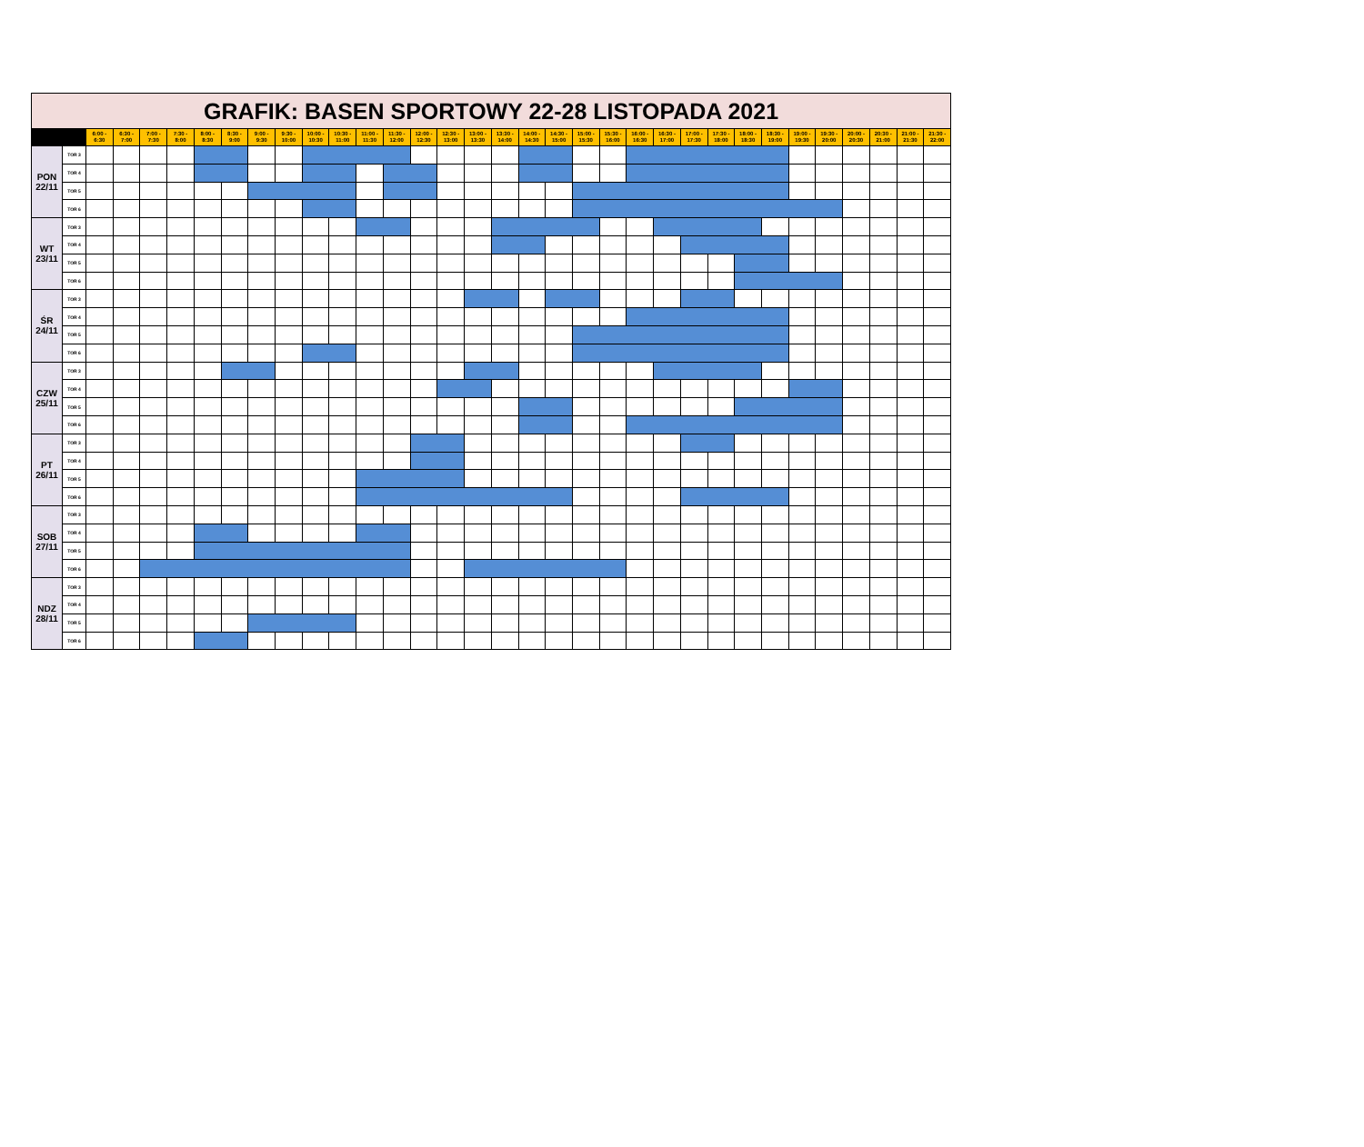| GRAFIK: BASEN SPORTOWY 22-28 LISTOPADA 2021 | | | | | | | | | | | | | | | | | | | | | | | | | | | | | | | | | |
| | | 6:00 - 6:30 | 6:30 - 7:00 | 7:00 - 7:30 | 7:30 - 8:00 | 8:00 - 8:30 | 8:30 - 9:00 | 9:00 - 9:30 | 9:30 - 10:00 | 10:00 - 10:30 | 10:30 - 11:00 | 11:00 - 11:30 | 11:30 - 12:00 | 12:00 - 12:30 | 12:30 - 13:00 | 13:00 - 13:30 | 13:30 - 14:00 | 14:00 - 14:30 | 14:30 - 15:00 | 15:00 - 15:30 | 15:30 - 16:00 | 16:00 - 16:30 | 16:30 - 17:00 | 17:00 - 17:30 | 17:30 - 18:00 | 18:00 - 18:30 | 18:30 - 19:00 | 19:00 - 19:30 | 19:30 - 20:00 | 20:00 - 20:30 | 20:30 - 21:00 | 21:00 - 21:30 | 21:30 - 22:00 |
| PON 22/11 | TOR 3 | | | | | | | | | | | | | | | | | | | | | | | | | | | | | | | | |
| | TOR 4 | | | | | | | | | | | | | | | | | | | | | | | | | | | | | | | | |
| | TOR 5 | | | | | | | | | | | | | | | | | | | | | | | | | | | | | | | | |
| | TOR 6 | | | | | | | | | | | | | | | | | | | | | | | | | | | | | | | | |
| WT 23/11 | TOR 3 | | | | | | | | | | | | | | | | | | | | | | | | | | | | | | | | |
| | TOR 4 | | | | | | | | | | | | | | | | | | | | | | | | | | | | | | | | |
| | TOR 5 | | | | | | | | | | | | | | | | | | | | | | | | | | | | | | | | |
| | TOR 6 | | | | | | | | | | | | | | | | | | | | | | | | | | | | | | | | |
| ŚR 24/11 | TOR 3 | | | | | | | | | | | | | | | | | | | | | | | | | | | | | | | | |
| | TOR 4 | | | | | | | | | | | | | | | | | | | | | | | | | | | | | | | | |
| | TOR 5 | | | | | | | | | | | | | | | | | | | | | | | | | | | | | | | | |
| | TOR 6 | | | | | | | | | | | | | | | | | | | | | | | | | | | | | | | | |
| CZW 25/11 | TOR 3 | | | | | | | | | | | | | | | | | | | | | | | | | | | | | | | | |
| | TOR 4 | | | | | | | | | | | | | | | | | | | | | | | | | | | | | | | | |
| | TOR 5 | | | | | | | | | | | | | | | | | | | | | | | | | | | | | | | | |
| | TOR 6 | | | | | | | | | | | | | | | | | | | | | | | | | | | | | | | | |
| PT 26/11 | TOR 3 | | | | | | | | | | | | | | | | | | | | | | | | | | | | | | | | |
| | TOR 4 | | | | | | | | | | | | | | | | | | | | | | | | | | | | | | | | |
| | TOR 5 | | | | | | | | | | | | | | | | | | | | | | | | | | | | | | | | |
| | TOR 6 | | | | | | | | | | | | | | | | | | | | | | | | | | | | | | | | |
| SOB 27/11 | TOR 3 | | | | | | | | | | | | | | | | | | | | | | | | | | | | | | | | |
| | TOR 4 | | | | | | | | | | | | | | | | | | | | | | | | | | | | | | | | |
| | TOR 5 | | | | | | | | | | | | | | | | | | | | | | | | | | | | | | | | |
| | TOR 6 | | | | | | | | | | | | | | | | | | | | | | | | | | | | | | | | |
| NDZ 28/11 | TOR 3 | | | | | | | | | | | | | | | | | | | | | | | | | | | | | | | | |
| | TOR 4 | | | | | | | | | | | | | | | | | | | | | | | | | | | | | | | | |
| | TOR 5 | | | | | | | | | | | | | | | | | | | | | | | | | | | | | | | | |
| | TOR 6 | | | | | | | | | | | | | | | | | | | | | | | | | | | | | | | | |